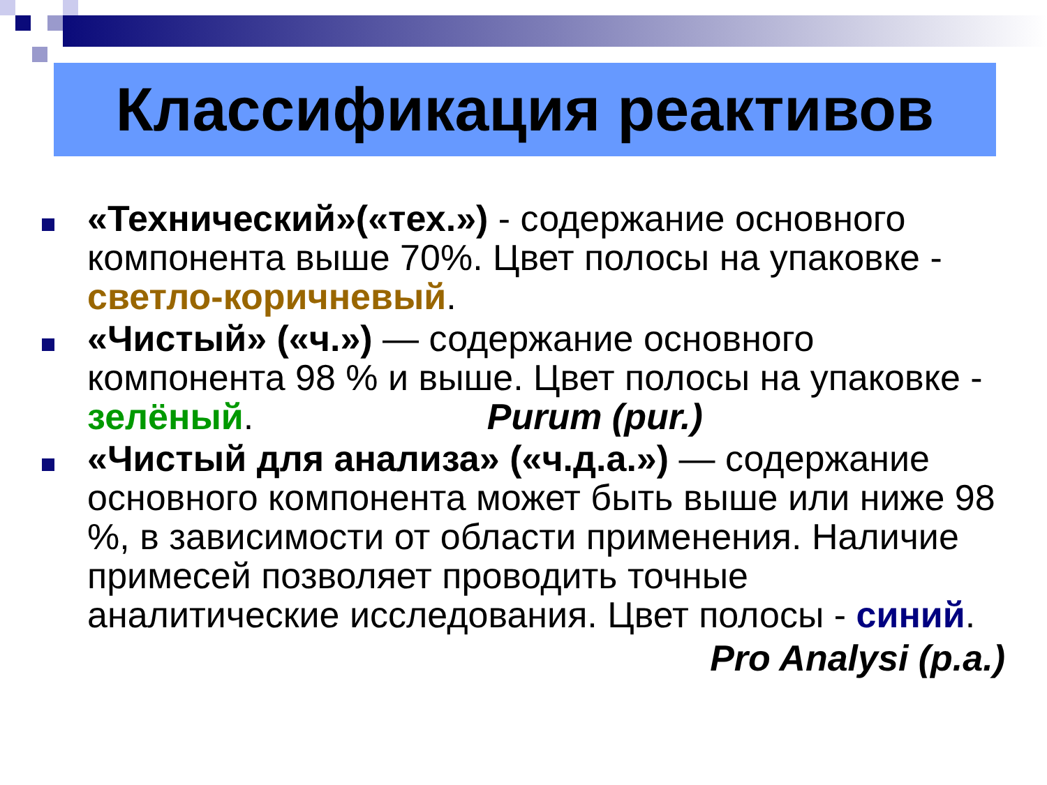Классификация реактивов
«Технический»(«тех.») - содержание основного компонента выше 70%. Цвет полосы на упаковке - светло-коричневый.
«Чистый» («ч.») — содержание основного компонента 98 % и выше. Цвет полосы на упаковке - зелёный. Purum (pur.)
«Чистый для анализа» («ч.д.а.») — содержание основного компонента может быть выше или ниже 98 %, в зависимости от области применения. Наличие примесей позволяет проводить точные аналитические исследования. Цвет полосы - синий.
Pro Analysi (p.a.)